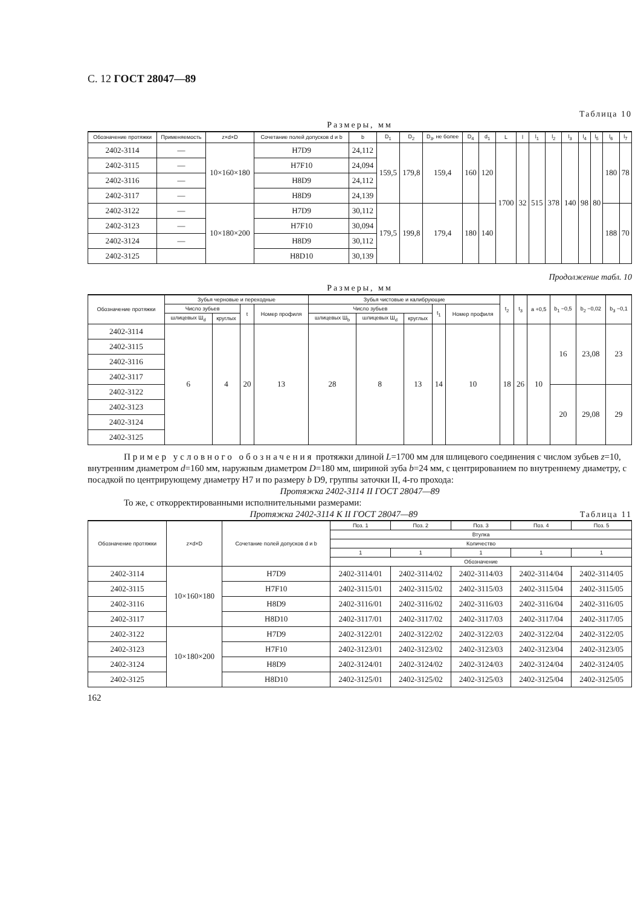С. 12 ГОСТ 28047—89
Таблица 10
Размеры, мм
| Обозначение протяжки | Применяемость | z×d×D | Сочетание полей допусков d и b | b | D<sub>1</sub> | D<sub>2</sub> | D<sub>3</sub>, не более | D<sub>4</sub> | d<sub>1</sub> | L | l | l<sub>1</sub> | l<sub>2</sub> | l<sub>3</sub> | l<sub>4</sub> | l<sub>5</sub> | l<sub>6</sub> | l<sub>7</sub> |
| --- | --- | --- | --- | --- | --- | --- | --- | --- | --- | --- | --- | --- | --- | --- | --- | --- | --- | --- |
| 2402-3114 | — | 10×160×180 | H7D9 | 24,112 | 159,5 | 179,8 | 159,4 | 160 | 120 | 1700 | 32 | 515 | 378 | 140 | 98 | 80 | 180 | 78 |
| 2402-3115 | — | | H7F10 | 24,094 | | | | | | | | | | | | | | |
| 2402-3116 | — | | H8D9 | 24,112 | | | | | | | | | | | | | | |
| 2402-3117 | — | | H8D9 | 24,139 | | | | | | | | | | | | | | |
| 2402-3122 | — | 10×180×200 | H7D9 | 30,112 | 179,5 | 199,8 | 179,4 | 180 | 140 | | | | | | | | 188 | 70 |
| 2402-3123 | — | | H7F10 | 30,094 | | | | | | | | | | | | | | |
| 2402-3124 | — | | H8D9 | 30,112 | | | | | | | | | | | | | | |
| 2402-3125 | | | H8D10 | 30,139 | | | | | | | | | | | | | | |
Продолжение табл. 10
Размеры, мм
| Обозначение протяжки | Зубья черновые и переходные | | | | Зубья чистовые и калибрующие | | | | | t<sub>2</sub> | t<sub>3</sub> | a +0,5 | b<sub>1</sub> −0,5 | b<sub>2</sub> −0,02 | b<sub>3</sub> −0,1 |
| --- | --- | --- | --- | --- | --- | --- | --- | --- | --- | --- | --- | --- | --- | --- | --- |
| | Число зубьев | | t | Номер профиля | Число зубьев | | | t<sub>1</sub> | Номер профиля | | | | | | |
| | шлицевых Ш<sub>d</sub> | круглых | | | шлицевых Ш<sub>b</sub> | шлицевых Ш<sub>d</sub> | круглых | | | | | | | | |
| 2402-3114 | 6 | 4 | 20 | 13 | 28 | 8 | 13 | 14 | 10 | 18 | 26 | 10 | 16 | 23,08 | 23 |
| 2402-3115 | | | | | | | | | | | | | | | |
| 2402-3116 | | | | | | | | | | | | | | | |
| 2402-3117 | | | | | | | | | | | | | | | |
| 2402-3122 | | | | | | | | | | | | | 20 | 29,08 | 29 |
| 2402-3123 | | | | | | | | | | | | | | | |
| 2402-3124 | | | | | | | | | | | | | | | |
| 2402-3125 | | | | | | | | | | | | | | | |
Пример условного обозначения протяжки длиной L=1700 мм для шлицевого соединения с числом зубьев z=10, внутренним диаметром d=160 мм, наружным диаметром D=180 мм, шириной зуба b=24 мм, с центрированием по внутреннему диаметру, с посадкой по центрирующему диаметру H7 и по размеру b D9, группы заточки II, 4-го прохода:
Протяжка 2402-3114 II ГОСТ 28047—89
То же, с откорректированными исполнительными размерами:
Протяжка 2402-3114 К II ГОСТ 28047—89 Таблица 11
| Обозначение протяжки | z×d×D | Сочетание полей допусков d и b | Поз. 1 | Поз. 2 | Поз. 3 | Поз. 4 | Поз. 5 |
| --- | --- | --- | --- | --- | --- | --- | --- |
| | | | Втулка | | | | |
| | | | Количество | | | | |
| | | | 1 | 1 | 1 | 1 | 1 |
| | | | Обозначение | | | | |
| 2402-3114 | 10×160×180 | H7D9 | 2402-3114/01 | 2402-3114/02 | 2402-3114/03 | 2402-3114/04 | 2402-3114/05 |
| 2402-3115 | | H7F10 | 2402-3115/01 | 2402-3115/02 | 2402-3115/03 | 2402-3115/04 | 2402-3115/05 |
| 2402-3116 | | H8D9 | 2402-3116/01 | 2402-3116/02 | 2402-3116/03 | 2402-3116/04 | 2402-3116/05 |
| 2402-3117 | | H8D10 | 2402-3117/01 | 2402-3117/02 | 2402-3117/03 | 2402-3117/04 | 2402-3117/05 |
| 2402-3122 | 10×180×200 | H7D9 | 2402-3122/01 | 2402-3122/02 | 2402-3122/03 | 2402-3122/04 | 2402-3122/05 |
| 2402-3123 | | H7F10 | 2402-3123/01 | 2402-3123/02 | 2402-3123/03 | 2402-3123/04 | 2402-3123/05 |
| 2402-3124 | | H8D9 | 2402-3124/01 | 2402-3124/02 | 2402-3124/03 | 2402-3124/04 | 2402-3124/05 |
| 2402-3125 | | H8D10 | 2402-3125/01 | 2402-3125/02 | 2402-3125/03 | 2402-3125/04 | 2402-3125/05 |
162